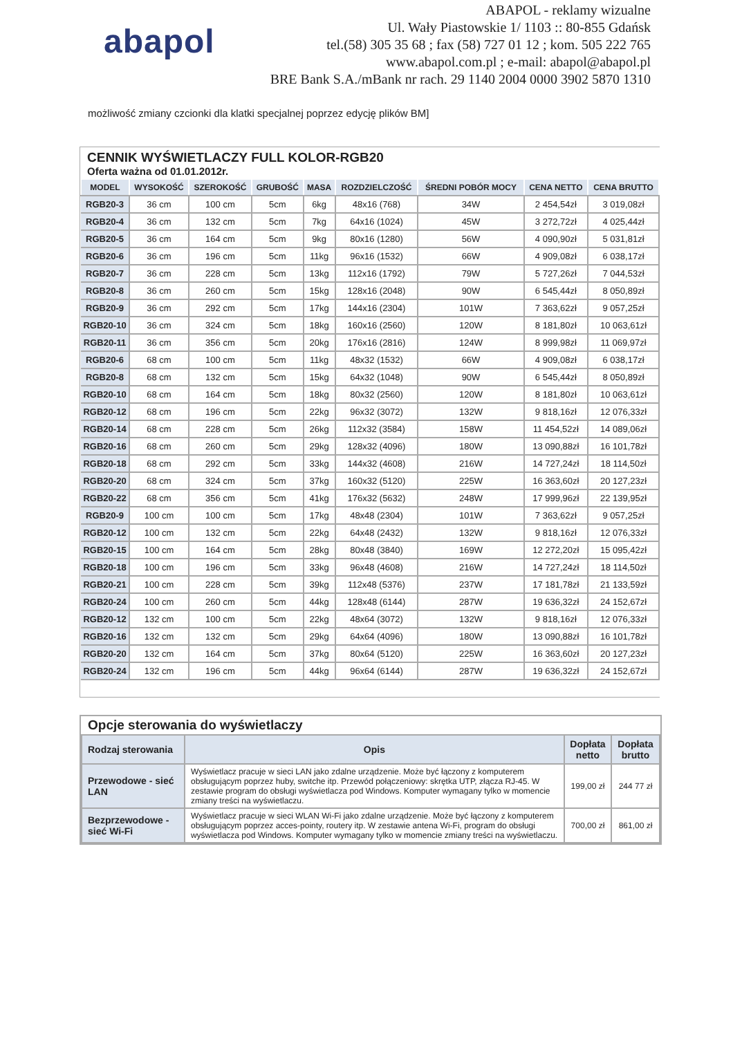abapol
ABAPOL - reklamy wizualne
Ul. Wały Piastowskie 1/ 1103 :: 80-855 Gdańsk
tel.(58) 305 35 68 ; fax (58) 727 01 12 ; kom. 505 222 765
www.abapol.com.pl ; e-mail: abapol@abapol.pl
BRE Bank S.A./mBank nr rach. 29 1140 2004 0000 3902 5870 1310
możliwość zmiany czcionki dla klatki specjalnej poprzez edycję plików BM]
CENNIK WYŚWIETLACZY FULL KOLOR-RGB20
Oferta ważna od 01.01.2012r.
| MODEL | WYSOKOŚĆ | SZEROKOŚĆ | GRUBOŚĆ | MASA | ROZDZIELCZOŚĆ | ŚREDNI POBÓR MOCY | CENA NETTO | CENA BRUTTO |
| --- | --- | --- | --- | --- | --- | --- | --- | --- |
| RGB20-3 | 36 cm | 100 cm | 5cm | 6kg | 48x16 (768) | 34W | 2 454,54zł | 3 019,08zł |
| RGB20-4 | 36 cm | 132 cm | 5cm | 7kg | 64x16 (1024) | 45W | 3 272,72zł | 4 025,44zł |
| RGB20-5 | 36 cm | 164 cm | 5cm | 9kg | 80x16 (1280) | 56W | 4 090,90zł | 5 031,81zł |
| RGB20-6 | 36 cm | 196 cm | 5cm | 11kg | 96x16 (1532) | 66W | 4 909,08zł | 6 038,17zł |
| RGB20-7 | 36 cm | 228 cm | 5cm | 13kg | 112x16 (1792) | 79W | 5 727,26zł | 7 044,53zł |
| RGB20-8 | 36 cm | 260 cm | 5cm | 15kg | 128x16 (2048) | 90W | 6 545,44zł | 8 050,89zł |
| RGB20-9 | 36 cm | 292 cm | 5cm | 17kg | 144x16 (2304) | 101W | 7 363,62zł | 9 057,25zł |
| RGB20-10 | 36 cm | 324 cm | 5cm | 18kg | 160x16 (2560) | 120W | 8 181,80zł | 10 063,61zł |
| RGB20-11 | 36 cm | 356 cm | 5cm | 20kg | 176x16 (2816) | 124W | 8 999,98zł | 11 069,97zł |
| RGB20-6 | 68 cm | 100 cm | 5cm | 11kg | 48x32 (1532) | 66W | 4 909,08zł | 6 038,17zł |
| RGB20-8 | 68 cm | 132 cm | 5cm | 15kg | 64x32 (1048) | 90W | 6 545,44zł | 8 050,89zł |
| RGB20-10 | 68 cm | 164 cm | 5cm | 18kg | 80x32 (2560) | 120W | 8 181,80zł | 10 063,61zł |
| RGB20-12 | 68 cm | 196 cm | 5cm | 22kg | 96x32 (3072) | 132W | 9 818,16zł | 12 076,33zł |
| RGB20-14 | 68 cm | 228 cm | 5cm | 26kg | 112x32 (3584) | 158W | 11 454,52zł | 14 089,06zł |
| RGB20-16 | 68 cm | 260 cm | 5cm | 29kg | 128x32 (4096) | 180W | 13 090,88zł | 16 101,78zł |
| RGB20-18 | 68 cm | 292 cm | 5cm | 33kg | 144x32 (4608) | 216W | 14 727,24zł | 18 114,50zł |
| RGB20-20 | 68 cm | 324 cm | 5cm | 37kg | 160x32 (5120) | 225W | 16 363,60zł | 20 127,23zł |
| RGB20-22 | 68 cm | 356 cm | 5cm | 41kg | 176x32 (5632) | 248W | 17 999,96zł | 22 139,95zł |
| RGB20-9 | 100 cm | 100 cm | 5cm | 17kg | 48x48 (2304) | 101W | 7 363,62zł | 9 057,25zł |
| RGB20-12 | 100 cm | 132 cm | 5cm | 22kg | 64x48 (2432) | 132W | 9 818,16zł | 12 076,33zł |
| RGB20-15 | 100 cm | 164 cm | 5cm | 28kg | 80x48 (3840) | 169W | 12 272,20zł | 15 095,42zł |
| RGB20-18 | 100 cm | 196 cm | 5cm | 33kg | 96x48 (4608) | 216W | 14 727,24zł | 18 114,50zł |
| RGB20-21 | 100 cm | 228 cm | 5cm | 39kg | 112x48 (5376) | 237W | 17 181,78zł | 21 133,59zł |
| RGB20-24 | 100 cm | 260 cm | 5cm | 44kg | 128x48 (6144) | 287W | 19 636,32zł | 24 152,67zł |
| RGB20-12 | 132 cm | 100 cm | 5cm | 22kg | 48x64 (3072) | 132W | 9 818,16zł | 12 076,33zł |
| RGB20-16 | 132 cm | 132 cm | 5cm | 29kg | 64x64 (4096) | 180W | 13 090,88zł | 16 101,78zł |
| RGB20-20 | 132 cm | 164 cm | 5cm | 37kg | 80x64 (5120) | 225W | 16 363,60zł | 20 127,23zł |
| RGB20-24 | 132 cm | 196 cm | 5cm | 44kg | 96x64 (6144) | 287W | 19 636,32zł | 24 152,67zł |
Opcje sterowania do wyświetlaczy
| Rodzaj sterowania | Opis | Dopłata netto | Dopłata brutto |
| --- | --- | --- | --- |
| Przewodowe - sieć LAN | Wyświetlacz pracuje w sieci LAN jako zdalne urządzenie. Może być łączony z komputerem obsługującym poprzez huby, switche itp. Przewód połączeniowy: skrętka UTP, złącza RJ-45. W zestawie program do obsługi wyświetlacza pod Windows. Komputer wymagany tylko w momencie zmiany treści na wyświetlaczu. | 199,00 zł | 244 77 zł |
| Bezprzewodowe - sieć Wi-Fi | Wyświetlacz pracuje w sieci WLAN Wi-Fi jako zdalne urządzenie. Może być łączony z komputerem obsługującym poprzez acces-pointy, routery itp. W zestawie antena Wi-Fi, program do obsługi wyświetlacza pod Windows. Komputer wymagany tylko w momencie zmiany treści na wyświetlaczu. | 700,00 zł | 861,00 zł |